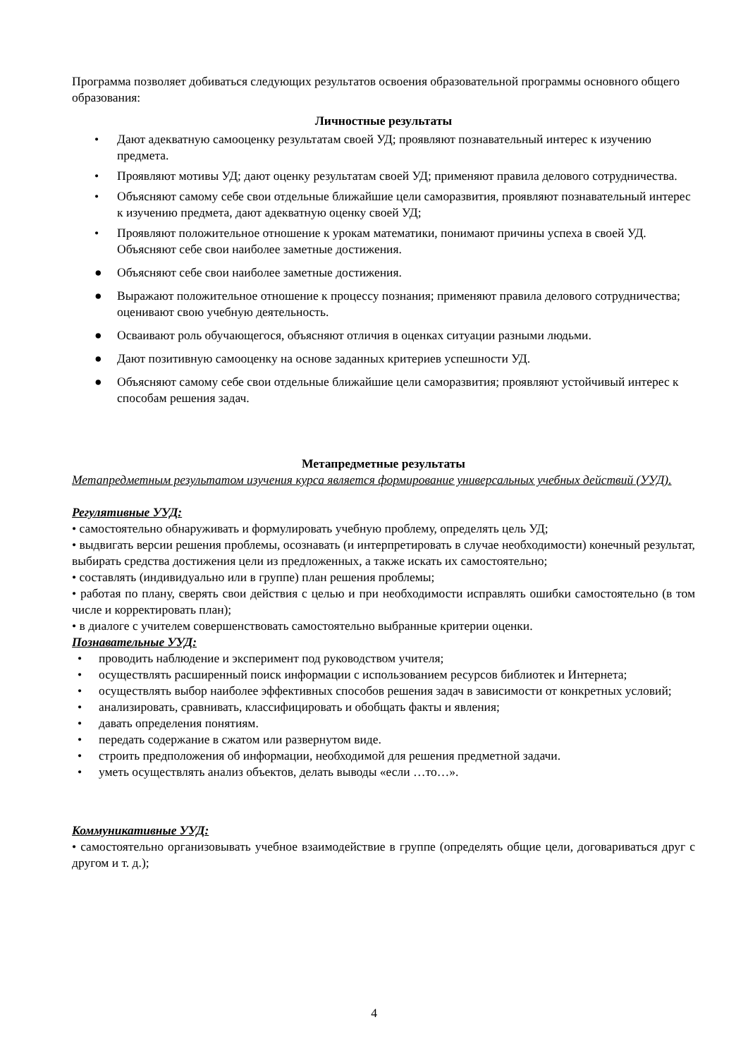Программа позволяет добиваться следующих результатов освоения образовательной программы основного общего образования:
Личностные результаты
• Дают адекватную самооценку результатам своей УД; проявляют познавательный интерес к изучению предмета.
• Проявляют мотивы УД; дают оценку результатам своей УД; применяют правила делового сотрудничества.
• Объясняют самому себе свои отдельные ближайшие цели саморазвития, проявляют познавательный интерес к изучению предмета, дают адекватную оценку своей УД;
• Проявляют положительное отношение к урокам математики, понимают причины успеха в своей УД. Объясняют себе свои наиболее заметные достижения.
● Объясняют себе свои наиболее заметные достижения.
● Выражают положительное отношение к процессу познания; применяют правила делового сотрудничества; оценивают свою учебную деятельность.
● Осваивают роль обучающегося, объясняют отличия в оценках ситуации разными людьми.
● Дают позитивную самооценку на основе заданных критериев успешности УД.
● Объясняют самому себе свои отдельные ближайшие цели саморазвития; проявляют устойчивый интерес к способам решения задач.
Метапредметные результаты
Метапредметным результатом изучения курса является формирование универсальных учебных действий (УУД).
Регулятивные УУД:
• самостоятельно обнаруживать и формулировать учебную проблему, определять цель УД;
• выдвигать версии решения проблемы, осознавать (и интерпретировать в случае необходимости) конечный результат, выбирать средства достижения цели из предложенных, а также искать их самостоятельно;
• составлять (индивидуально или в группе) план решения проблемы;
• работая по плану, сверять свои действия с целью и при необходимости исправлять ошибки самостоятельно (в том числе и корректировать план);
• в диалоге с учителем совершенствовать самостоятельно выбранные критерии оценки.
Познавательные УУД:
• проводить наблюдение и эксперимент под руководством учителя;
• осуществлять расширенный поиск информации с использованием ресурсов библиотек и Интернета;
• осуществлять выбор наиболее эффективных способов решения задач в зависимости от конкретных условий;
• анализировать, сравнивать, классифицировать и обобщать факты и явления;
• давать определения понятиям.
• передать содержание в сжатом или развернутом виде.
• строить предположения об информации, необходимой для решения предметной задачи.
• уметь осуществлять анализ объектов, делать выводы «если …то…».
Коммуникативные УУД:
• самостоятельно организовывать учебное взаимодействие в группе (определять общие цели, договариваться друг с другом и т. д.);
4